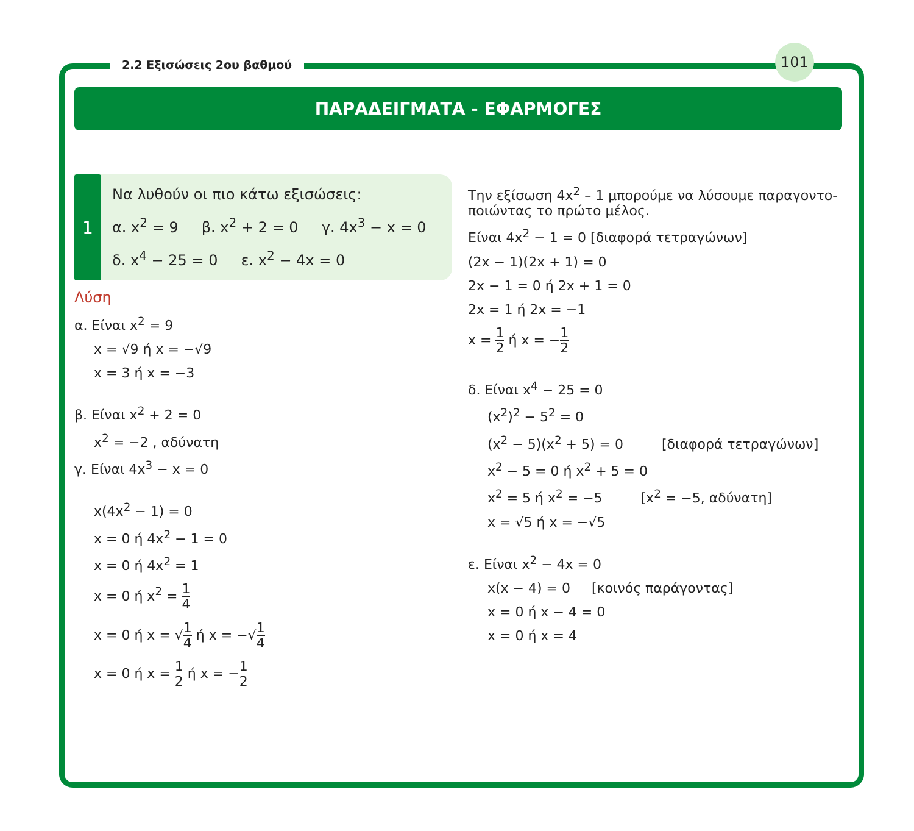2.2 Εξισώσεις 2ου βαθμού
101
ΠΑΡΑΔΕΙΓΜΑΤΑ - ΕΦΑΡΜΟΓΕΣ
1
Να λυθούν οι πιο κάτω εξισώσεις:
α. x<sup>2</sup> = 9 β. x<sup>2</sup> + 2 = 0 γ. 4x<sup>3</sup> − x = 0
δ. x<sup>4</sup> − 25 = 0 ε. x<sup>2</sup> − 4x = 0
Λύση
α. Είναι x<sup>2</sup> = 9
x = √9 ή x = −√9
x = 3 ή x = −3
β. Είναι x<sup>2</sup> + 2 = 0
x<sup>2</sup> = −2 , αδύνατη
γ. Είναι 4x<sup>3</sup> − x = 0
x(4x<sup>2</sup> − 1) = 0
x = 0 ή 4x<sup>2</sup> − 1 = 0
x = 0 ή 4x<sup>2</sup> = 1
x = 0 ή x<sup>2</sup> = 1 4
x = 0 ή x = √1 4 ή x = −√1 4
x = 0 ή x = 1 2 ή x = −1 2
Την εξίσωση 4x<sup>2</sup> – 1 μπορούμε να λύσουμε παραγοντο-ποιώντας το πρώτο μέλος.
Είναι 4x<sup>2</sup> − 1 = 0 [διαφορά τετραγώνων]
(2x − 1)(2x + 1) = 0
2x − 1 = 0 ή 2x + 1 = 0
2x = 1 ή 2x = −1
x = 1 2 ή x = −1 2
δ. Είναι x<sup>4</sup> − 25 = 0
(x<sup>2</sup>)<sup>2</sup> − 5<sup>2</sup> = 0
(x<sup>2</sup> − 5)(x<sup>2</sup> + 5) = 0 [διαφορά τετραγώνων]
x<sup>2</sup> − 5 = 0 ή x<sup>2</sup> + 5 = 0
x<sup>2</sup> = 5 ή x<sup>2</sup> = −5 [x<sup>2</sup> = −5, αδύνατη]
x = √5 ή x = −√5
ε. Είναι x<sup>2</sup> − 4x = 0
x(x − 4) = 0 [κοινός παράγοντας]
x = 0 ή x − 4 = 0
x = 0 ή x = 4